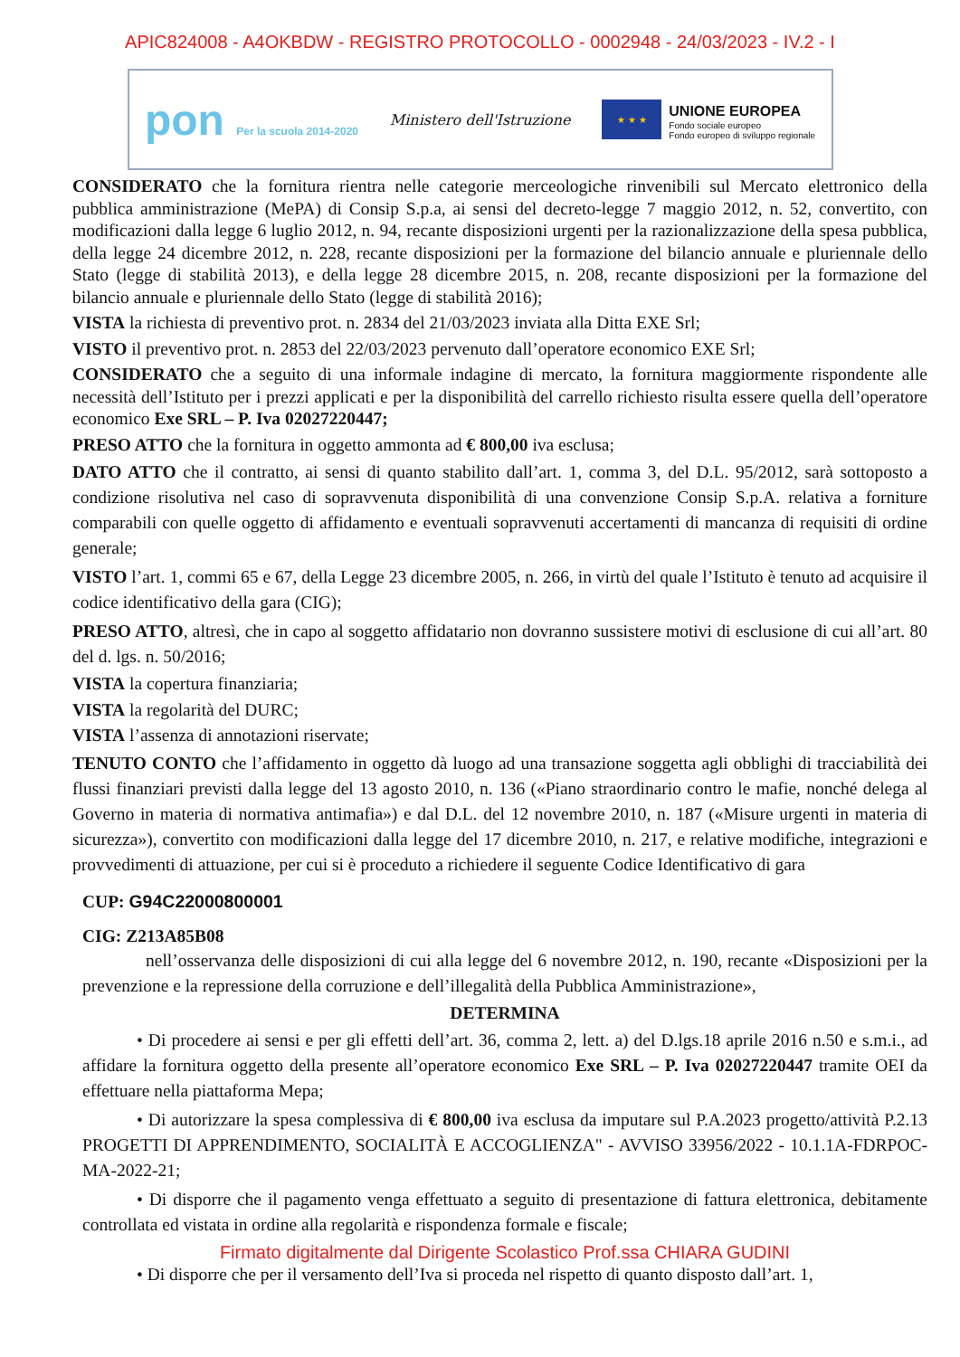APIC824008 - A4OKBDW - REGISTRO PROTOCOLLO - 0002948 - 24/03/2023 - IV.2 - I
pon Per la scuola 2014-2020
Ministero dell'Istruzione
★ ★ ★
UNIONE EUROPEA
Fondo sociale europeo
Fondo europeo di sviluppo regionale
CONSIDERATO che la fornitura rientra nelle categorie merceologiche rinvenibili sul Mercato elettronico della pubblica amministrazione (MePA) di Consip S.p.a, ai sensi del decreto-legge 7 maggio 2012, n. 52, convertito, con modificazioni dalla legge 6 luglio 2012, n. 94, recante disposizioni urgenti per la razionalizzazione della spesa pubblica, della legge 24 dicembre 2012, n. 228, recante disposizioni per la formazione del bilancio annuale e pluriennale dello Stato (legge di stabilità 2013), e della legge 28 dicembre 2015, n. 208, recante disposizioni per la formazione del bilancio annuale e pluriennale dello Stato (legge di stabilità 2016);
VISTA la richiesta di preventivo prot. n. 2834 del 21/03/2023 inviata alla Ditta EXE Srl;
VISTO il preventivo prot. n. 2853 del 22/03/2023 pervenuto dall’operatore economico EXE Srl;
CONSIDERATO che a seguito di una informale indagine di mercato, la fornitura maggiormente rispondente alle necessità dell’Istituto per i prezzi applicati e per la disponibilità del carrello richiesto risulta essere quella dell’operatore economico Exe SRL – P. Iva 02027220447;
PRESO ATTO che la fornitura in oggetto ammonta ad € 800,00 iva esclusa;
DATO ATTO che il contratto, ai sensi di quanto stabilito dall’art. 1, comma 3, del D.L. 95/2012, sarà sottoposto a condizione risolutiva nel caso di sopravvenuta disponibilità di una convenzione Consip S.p.A. relativa a forniture comparabili con quelle oggetto di affidamento e eventuali sopravvenuti accertamenti di mancanza di requisiti di ordine generale;
VISTO l’art. 1, commi 65 e 67, della Legge 23 dicembre 2005, n. 266, in virtù del quale l’Istituto è tenuto ad acquisire il codice identificativo della gara (CIG);
PRESO ATTO, altresì, che in capo al soggetto affidatario non dovranno sussistere motivi di esclusione di cui all’art. 80 del d. lgs. n. 50/2016;
VISTA la copertura finanziaria;
VISTA la regolarità del DURC;
VISTA l’assenza di annotazioni riservate;
TENUTO CONTO che l’affidamento in oggetto dà luogo ad una transazione soggetta agli obblighi di tracciabilità dei flussi finanziari previsti dalla legge del 13 agosto 2010, n. 136 («Piano straordinario contro le mafie, nonché delega al Governo in materia di normativa antimafia») e dal D.L. del 12 novembre 2010, n. 187 («Misure urgenti in materia di sicurezza»), convertito con modificazioni dalla legge del 17 dicembre 2010, n. 217, e relative modifiche, integrazioni e provvedimenti di attuazione, per cui si è proceduto a richiedere il seguente Codice Identificativo di gara
CUP: G94C22000800001
CIG: Z213A85B08
nell’osservanza delle disposizioni di cui alla legge del 6 novembre 2012, n. 190, recante «Disposizioni per la prevenzione e la repressione della corruzione e dell’illegalità della Pubblica Amministrazione»,
DETERMINA
• Di procedere ai sensi e per gli effetti dell’art. 36, comma 2, lett. a) del D.lgs.18 aprile 2016 n.50 e s.m.i., ad affidare la fornitura oggetto della presente all’operatore economico Exe SRL – P. Iva 02027220447 tramite OEI da effettuare nella piattaforma Mepa;
• Di autorizzare la spesa complessiva di € 800,00 iva esclusa da imputare sul P.A.2023 progetto/attività P.2.13 PROGETTI DI APPRENDIMENTO, SOCIALITÀ E ACCOGLIENZA" - AVVISO 33956/2022 - 10.1.1A-FDRPOC-MA-2022-21;
• Di disporre che il pagamento venga effettuato a seguito di presentazione di fattura elettronica, debitamente controllata ed vistata in ordine alla regolarità e rispondenza formale e fiscale;
Firmato digitalmente dal Dirigente Scolastico Prof.ssa CHIARA GUDINI
• Di disporre che per il versamento dell’Iva si proceda nel rispetto di quanto disposto dall’art. 1,